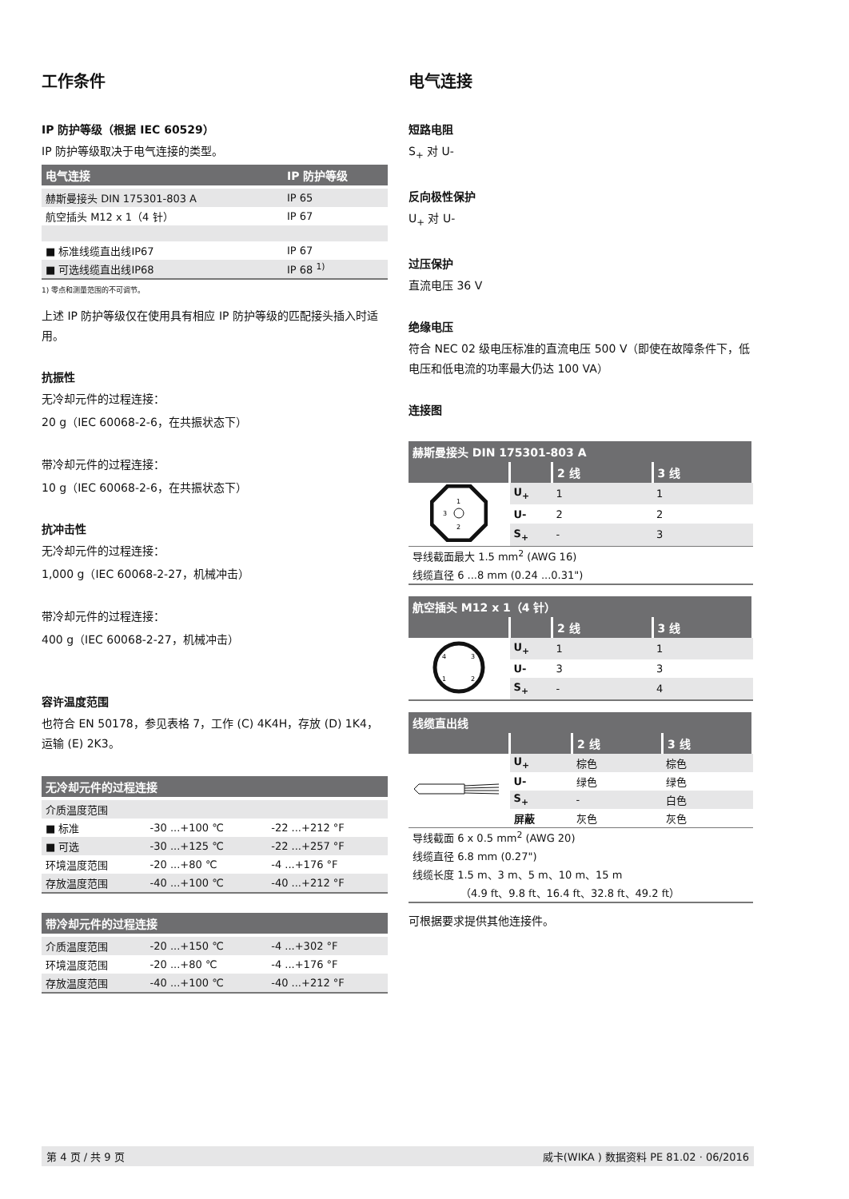工作条件
IP 防护等级（根据 IEC 60529）
IP 防护等级取决于电气连接的类型。
| 电气连接 | IP 防护等级 |
| --- | --- |
| 赫斯曼接头 DIN 175301-803 A | IP 65 |
| 航空插头 M12 x 1（4 针） | IP 67 |
| ■ 标准线缆直出线IP67 | IP 67 |
| ■ 可选线缆直出线IP68 | IP 68 <sup>1)</sup> |
1) 零点和测量范围的不可调节。
上述 IP 防护等级仅在使用具有相应 IP 防护等级的匹配接头插入时适用。
抗振性
无冷却元件的过程连接：
20 g（IEC 60068-2-6，在共振状态下）
带冷却元件的过程连接：
10 g（IEC 60068-2-6，在共振状态下）
抗冲击性
无冷却元件的过程连接：
1,000 g（IEC 60068-2-27，机械冲击）
带冷却元件的过程连接：
400 g（IEC 60068-2-27，机械冲击）
容许温度范围
也符合 EN 50178，参见表格 7，工作 (C) 4K4H，存放 (D) 1K4，运输 (E) 2K3。
| 无冷却元件的过程连接 | | |
| --- | --- | --- |
| 介质温度范围 | | |
| ■ 标准 | -30 ...+100 ℃ | -22 ...+212 °F |
| ■ 可选 | -30 ...+125 ℃ | -22 ...+257 °F |
| 环境温度范围 | -20 ...+80 ℃ | -4 ...+176 °F |
| 存放温度范围 | -40 ...+100 ℃ | -40 ...+212 °F |
| 带冷却元件的过程连接 | | |
| --- | --- | --- |
| 介质温度范围 | -20 ...+150 ℃ | -4 ...+302 °F |
| 环境温度范围 | -20 ...+80 ℃ | -4 ...+176 °F |
| 存放温度范围 | -40 ...+100 ℃ | -40 ...+212 °F |
电气连接
短路电阻
S<sub>+</sub> 对 U-
反向极性保护
U<sub>+</sub> 对 U-
过压保护
直流电压 36 V
绝缘电压
符合 NEC 02 级电压标准的直流电压 500 V（即使在故障条件下，低电压和低电流的功率最大仍达 100 VA）
连接图
| 赫斯曼接头 DIN 175301-803 A | | | |
| --- | --- | --- | --- |
| | | 2 线 | 3 线 |
| 1 2 3 | U<sub>+</sub> | 1 | 1 |
| | U- | 2 | 2 |
| | S<sub>+</sub> | - | 3 |
| 导线截面最大 1.5 mm<sup>2</sup> (AWG 16) | | | |
| 线缆直径 6 ...8 mm (0.24 ...0.31") | | | |
| 航空插头 M12 x 1（4 针） | | | |
| --- | --- | --- | --- |
| | | 2 线 | 3 线 |
| 4 3 1 2 | U<sub>+</sub> | 1 | 1 |
| | U- | 3 | 3 |
| | S<sub>+</sub> | - | 4 |
| 线缆直出线 | | | |
| --- | --- | --- | --- |
| | | 2 线 | 3 线 |
| | U<sub>+</sub> | 棕色 | 棕色 |
| | U- | 绿色 | 绿色 |
| | S<sub>+</sub> | - | 白色 |
| | 屏蔽 | 灰色 | 灰色 |
| 导线截面 6 x 0.5 mm<sup>2</sup> (AWG 20) | | | |
| 线缆直径 6.8 mm (0.27") | | | |
| 线缆长度 1.5 m、3 m、5 m、10 m、15 m | | | |
| （4.9 ft、9.8 ft、16.4 ft、32.8 ft、49.2 ft） | | | |
可根据要求提供其他连接件。
第 4 页 / 共 9 页 威卡(WIKA ) 数据资料 PE 81.02 · 06/2016